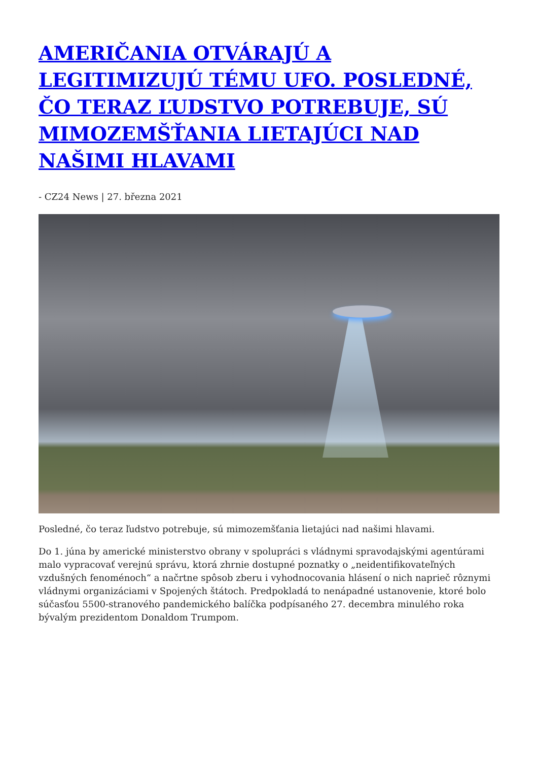AMERIČANIA OTVÁRAJÚ A LEGITIMIZUJÚ TÉMU UFO. POSLEDNÉ, ČO TERAZ ĽUDSTVO POTREBUJE, SÚ MIMOZEMŠŤANIA LIETAJÚCI NAD NAŠIMI HLAVAMI
- CZ24 News | 27. března 2021
Posledné, čo teraz ľudstvo potrebuje, sú mimozemšťania lietajúci nad našimi hlavami.
Do 1. júna by americké ministerstvo obrany v spolupráci s vládnymi spravodajskými agentúrami malo vypracovať verejnú správu, ktorá zhrnie dostupné poznatky o „neidentifikovateľných vzdušných fenoménoch“ a načrtne spôsob zberu i vyhodnocovania hlásení o nich naprieč rôznymi vládnymi organizáciami v Spojených štátoch. Predpokladá to nenápadné ustanovenie, ktoré bolo súčasťou 5500-stranového pandemického balíčka podpísaného 27. decembra minulého roka bývalým prezidentom Donaldom Trumpom.